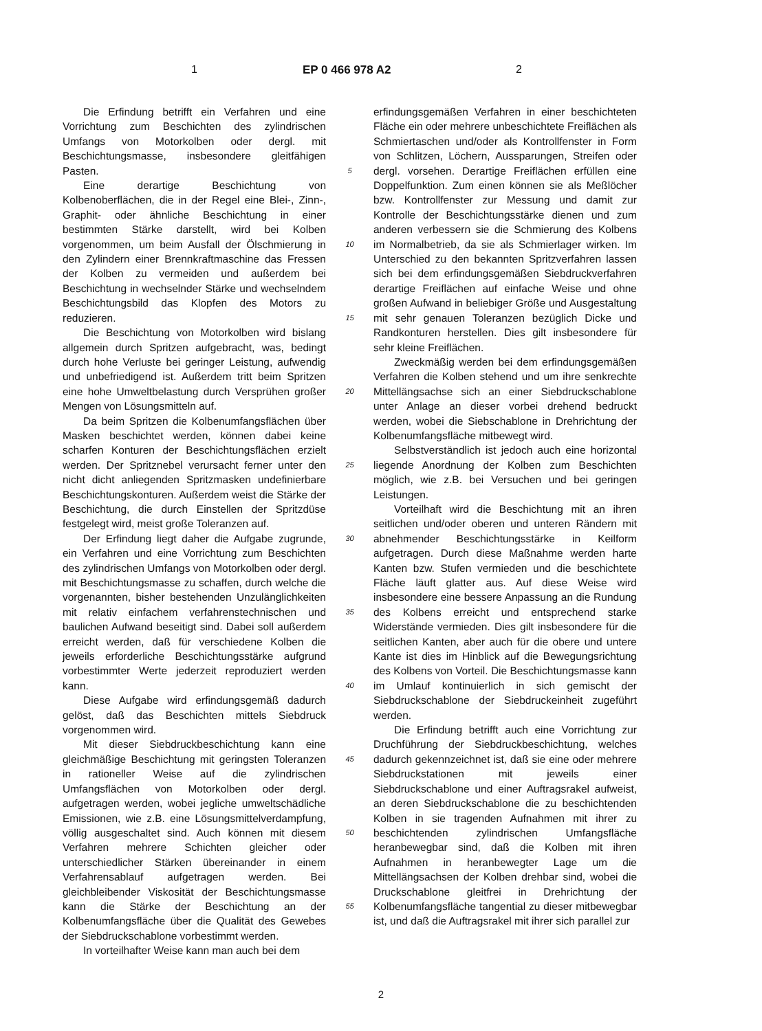1 EP 0 466 978 A2 2
Die Erfindung betrifft ein Verfahren und eine Vorrichtung zum Beschichten des zylindrischen Umfangs von Motorkolben oder dergl. mit Beschichtungsmasse, insbesondere gleitfähigen Pasten.
Eine derartige Beschichtung von Kolbenoberflächen, die in der Regel eine Blei-, Zinn-, Graphit- oder ähnliche Beschichtung in einer bestimmten Stärke darstellt, wird bei Kolben vorgenommen, um beim Ausfall der Ölschmierung in den Zylindern einer Brennkraftmaschine das Fressen der Kolben zu vermeiden und außerdem bei Beschichtung in wechselnder Stärke und wechselndem Beschichtungsbild das Klopfen des Motors zu reduzieren.
Die Beschichtung von Motorkolben wird bislang allgemein durch Spritzen aufgebracht, was, bedingt durch hohe Verluste bei geringer Leistung, aufwendig und unbefriedigend ist. Außerdem tritt beim Spritzen eine hohe Umweltbelastung durch Versprühen großer Mengen von Lösungsmitteln auf.
Da beim Spritzen die Kolbenumfangsflächen über Masken beschichtet werden, können dabei keine scharfen Konturen der Beschichtungsflächen erzielt werden. Der Spritznebel verursacht ferner unter den nicht dicht anliegenden Spritzmasken undefinierbare Beschichtungskonturen. Außerdem weist die Stärke der Beschichtung, die durch Einstellen der Spritzdüse festgelegt wird, meist große Toleranzen auf.
Der Erfindung liegt daher die Aufgabe zugrunde, ein Verfahren und eine Vorrichtung zum Beschichten des zylindrischen Umfangs von Motorkolben oder dergl. mit Beschichtungsmasse zu schaffen, durch welche die vorgenannten, bisher bestehenden Unzulänglichkeiten mit relativ einfachem verfahrenstechnischen und baulichen Aufwand beseitigt sind. Dabei soll außerdem erreicht werden, daß für verschiedene Kolben die jeweils erforderliche Beschichtungsstärke aufgrund vorbestimmter Werte jederzeit reproduziert werden kann.
Diese Aufgabe wird erfindungsgemäß dadurch gelöst, daß das Beschichten mittels Siebdruck vorgenommen wird.
Mit dieser Siebdruckbeschichtung kann eine gleichmäßige Beschichtung mit geringsten Toleranzen in rationeller Weise auf die zylindrischen Umfangsflächen von Motorkolben oder dergl. aufgetragen werden, wobei jegliche umweltschädliche Emissionen, wie z.B. eine Lösungsmittelverdampfung, völlig ausgeschaltet sind. Auch können mit diesem Verfahren mehrere Schichten gleicher oder unterschiedlicher Stärken übereinander in einem Verfahrensablauf aufgetragen werden. Bei gleichbleibender Viskosität der Beschichtungsmasse kann die Stärke der Beschichtung an der Kolbenumfangsfläche über die Qualität des Gewebes der Siebdruckschablone vorbestimmt werden.
In vorteilhafter Weise kann man auch bei dem
5
10
15
20
25
30
35
40
45
50
55
erfindungsgemäßen Verfahren in einer beschichteten Fläche ein oder mehrere unbeschichtete Freiflächen als Schmiertaschen und/oder als Kontrollfenster in Form von Schlitzen, Löchern, Aussparungen, Streifen oder dergl. vorsehen. Derartige Freiflächen erfüllen eine Doppelfunktion. Zum einen können sie als Meßlöcher bzw. Kontrollfenster zur Messung und damit zur Kontrolle der Beschichtungsstärke dienen und zum anderen verbessern sie die Schmierung des Kolbens im Normalbetrieb, da sie als Schmierlager wirken. Im Unterschied zu den bekannten Spritzverfahren lassen sich bei dem erfindungsgemäßen Siebdruckverfahren derartige Freiflächen auf einfache Weise und ohne großen Aufwand in beliebiger Größe und Ausgestaltung mit sehr genauen Toleranzen bezüglich Dicke und Randkonturen herstellen. Dies gilt insbesondere für sehr kleine Freiflächen.
Zweckmäßig werden bei dem erfindungsgemäßen Verfahren die Kolben stehend und um ihre senkrechte Mittellängsachse sich an einer Siebdruckschablone unter Anlage an dieser vorbei drehend bedruckt werden, wobei die Siebschablone in Drehrichtung der Kolbenumfangsfläche mitbewegt wird.
Selbstverständlich ist jedoch auch eine horizontal liegende Anordnung der Kolben zum Beschichten möglich, wie z.B. bei Versuchen und bei geringen Leistungen.
Vorteilhaft wird die Beschichtung mit an ihren seitlichen und/oder oberen und unteren Rändern mit abnehmender Beschichtungsstärke in Keilform aufgetragen. Durch diese Maßnahme werden harte Kanten bzw. Stufen vermieden und die beschichtete Fläche läuft glatter aus. Auf diese Weise wird insbesondere eine bessere Anpassung an die Rundung des Kolbens erreicht und entsprechend starke Widerstände vermieden. Dies gilt insbesondere für die seitlichen Kanten, aber auch für die obere und untere Kante ist dies im Hinblick auf die Bewegungsrichtung des Kolbens von Vorteil. Die Beschichtungsmasse kann im Umlauf kontinuierlich in sich gemischt der Siebdruckschablone der Siebdruckeinheit zugeführt werden.
Die Erfindung betrifft auch eine Vorrichtung zur Druchführung der Siebdruckbeschichtung, welches dadurch gekennzeichnet ist, daß sie eine oder mehrere Siebdruckstationen mit jeweils einer Siebdruckschablone und einer Auftragsrakel aufweist, an deren Siebdruckschablone die zu beschichtenden Kolben in sie tragenden Aufnahmen mit ihrer zu beschichtenden zylindrischen Umfangsfläche heranbewegbar sind, daß die Kolben mit ihren Aufnahmen in heranbewegter Lage um die Mittellängsachsen der Kolben drehbar sind, wobei die Druckschablone gleitfrei in Drehrichtung der Kolbenumfangsfläche tangential zu dieser mitbewegbar ist, und daß die Auftragsrakel mit ihrer sich parallel zur
2